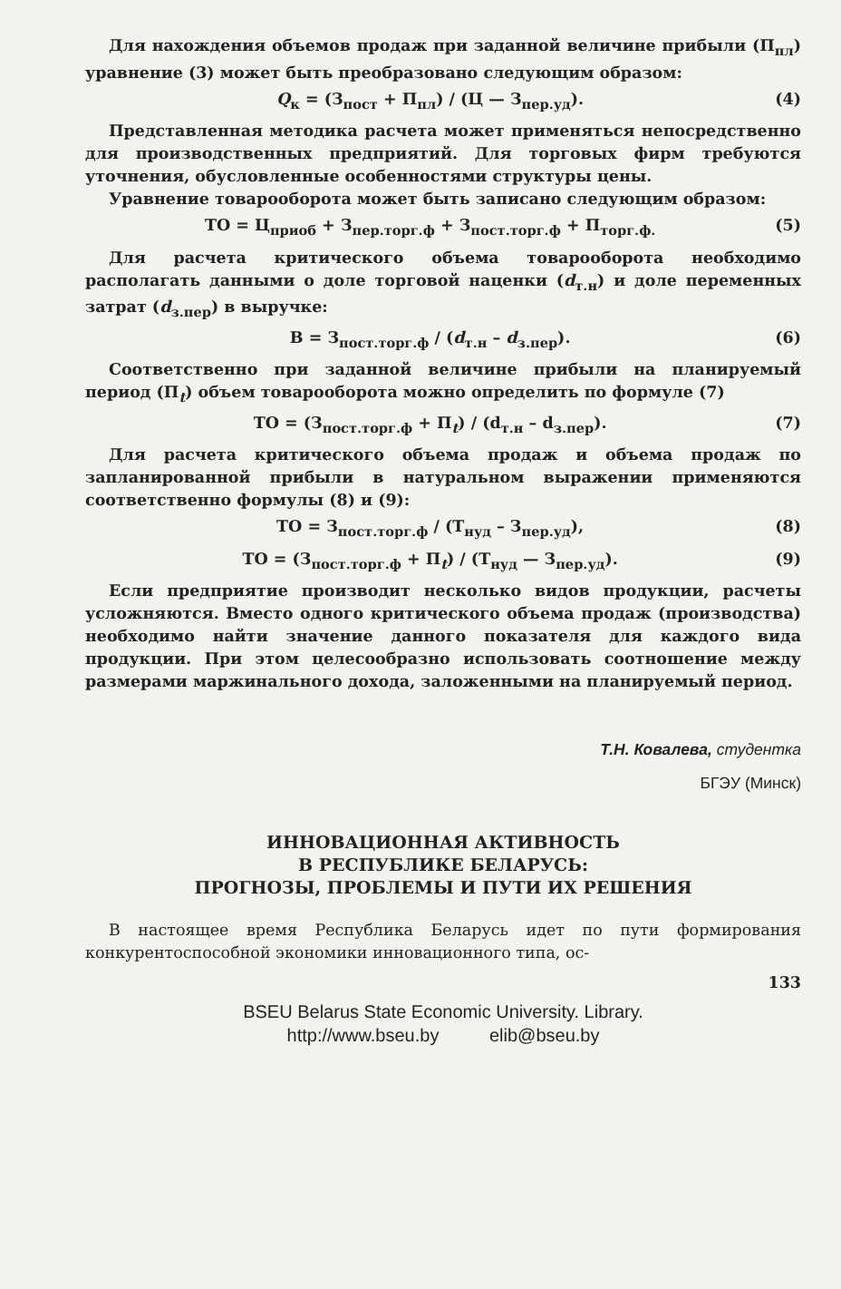Для нахождения объемов продаж при заданной величине прибыли (П<sub>пл</sub>) уравнение (3) может быть преобразовано следующим образом:
Q<sub>к</sub> = (З<sub>пост</sub> + П<sub>пл</sub>) / (Ц — З<sub>пер.уд</sub>). (4)
Представленная методика расчета может применяться непосредственно для производственных предприятий. Для торговых фирм требуются уточнения, обусловленные особенностями структуры цены.
Уравнение товарооборота может быть записано следующим образом:
ТО = Ц<sub>приоб</sub> + З<sub>пер.торг.ф</sub> + З<sub>пост.торг.ф</sub> + П<sub>торг.ф.</sub> (5)
Для расчета критического объема товарооборота необходимо располагать данными о доле торговой наценки (d<sub>т.н</sub>) и доле переменных затрат (d<sub>з.пер</sub>) в выручке:
В = З<sub>пост.торг.ф</sub> / (d<sub>т.н</sub> – d<sub>з.пер</sub>). (6)
Соответственно при заданной величине прибыли на планируемый период (П<sub>t</sub>) объем товарооборота можно определить по формуле (7)
ТО = (З<sub>пост.торг.ф</sub> + П<sub>t</sub>) / (d<sub>т.н</sub> – d<sub>з.пер</sub>). (7)
Для расчета критического объема продаж и объема продаж по запланированной прибыли в натуральном выражении применяются соответственно формулы (8) и (9):
ТО = З<sub>пост.торг.ф</sub> / (Т<sub>нуд</sub> – З<sub>пер.уд</sub>), (8)
ТО = (З<sub>пост.торг.ф</sub> + П<sub>t</sub>) / (Т<sub>нуд</sub> — З<sub>пер.уд</sub>). (9)
Если предприятие производит несколько видов продукции, расчеты усложняются. Вместо одного критического объема продаж (производства) необходимо найти значение данного показателя для каждого вида продукции. При этом целесообразно использовать соотношение между размерами маржинального дохода, заложенными на планируемый период.
Т.Н. Ковалева, студентка
БГЭУ (Минск)
ИННОВАЦИОННАЯ АКТИВНОСТЬ
В РЕСПУБЛИКЕ БЕЛАРУСЬ:
ПРОГНОЗЫ, ПРОБЛЕМЫ И ПУТИ ИХ РЕШЕНИЯ
В настоящее время Республика Беларусь идет по пути формирования конкурентоспособной экономики инновационного типа, ос-
133
BSEU Belarus State Economic University. Library.
http://www.bseu.by elib@bseu.by